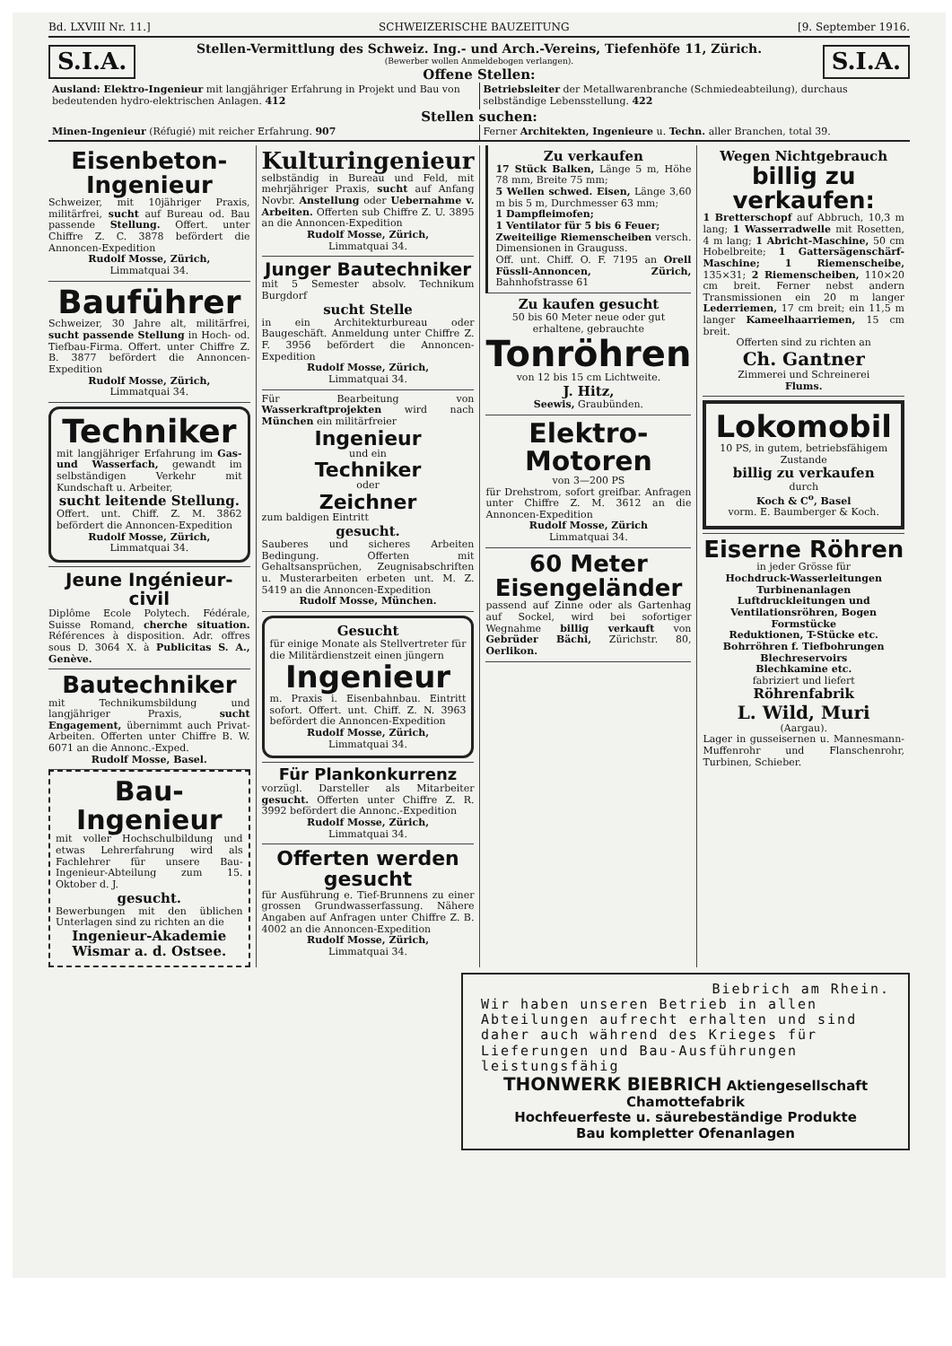Bd. LXVIII Nr. 11.] SCHWEIZERISCHE BAUZEITUNG [9. September 1916.
S.I.A.
Stellen-Vermittlung des Schweiz. Ing.- und Arch.-Vereins, Tiefenhöfe 11, Zürich.
(Bewerber wollen Anmeldebogen verlangen).
Offene Stellen:
S.I.A.
Ausland: Elektro-Ingenieur mit langjähriger Erfahrung in Projekt und Bau von bedeutenden hydro-elektrischen Anlagen. 412
Betriebsleiter der Metallwarenbranche (Schmiedeabteilung), durchaus selbständige Lebensstellung. 422
Stellen suchen:
Minen-Ingenieur (Réfugié) mit reicher Erfahrung. 907
Ferner Architekten, Ingenieure u. Techn. aller Branchen, total 39.
Eisenbeton-
Ingenieur
Schweizer, mit 10jähriger Praxis, militärfrei, sucht auf Bureau od. Bau passende Stellung. Offert. unter Chiffre Z. C. 3878 befördert die Annoncen-Expedition
Rudolf Mosse, Zürich,
Limmatquai 34.
Bauführer
Schweizer, 30 Jahre alt, militärfrei, sucht passende Stellung in Hoch- od. Tiefbau-Firma. Offert. unter Chiffre Z. B. 3877 befördert die Annoncen-Expedition
Rudolf Mosse, Zürich,
Limmatquai 34.
Techniker
mit langjähriger Erfahrung im Gas- und Wasserfach, gewandt im selbständigen Verkehr mit Kundschaft u. Arbeiter,
sucht leitende Stellung.
Offert. unt. Chiff. Z. M. 3862 befördert die Annoncen-Expedition
Rudolf Mosse, Zürich,
Limmatquai 34.
Jeune Ingénieur-civil
Diplôme Ecole Polytech. Fédérale, Suisse Romand, cherche situation. Références à disposition. Adr. offres sous D. 3064 X. à Publicitas S. A., Genève.
Bautechniker
mit Technikumsbildung und langjähriger Praxis, sucht Engagement, übernimmt auch Privat-Arbeiten. Offerten unter Chiffre B. W. 6071 an die Annonc.-Exped.
Rudolf Mosse, Basel.
Bau-Ingenieur
mit voller Hochschulbildung und etwas Lehrerfahrung wird als Fachlehrer für unsere Bau-Ingenieur-Abteilung zum 15. Oktober d. J.
gesucht.
Bewerbungen mit den üblichen Unterlagen sind zu richten an die
Ingenieur-Akademie Wismar a. d. Ostsee.
Kulturingenieur
selbständig in Bureau und Feld, mit mehrjähriger Praxis, sucht auf Anfang Novbr. Anstellung oder Uebernahme v. Arbeiten. Offerten sub Chiffre Z. U. 3895 an die Annoncen-Expedition
Rudolf Mosse, Zürich,
Limmatquai 34.
Junger Bautechniker
mit 5 Semester absolv. Technikum Burgdorf
sucht Stelle
in ein Architekturbureau oder Baugeschäft. Anmeldung unter Chiffre Z. F. 3956 befördert die Annoncen-Expedition
Rudolf Mosse, Zürich,
Limmatquai 34.
Für Bearbeitung von Wasserkraftprojekten wird nach München ein militärfreier
Ingenieur
und ein
Techniker
oder
Zeichner
zum baldigen Eintritt
gesucht.
Sauberes und sicheres Arbeiten Bedingung. Offerten mit Gehaltsansprüchen, Zeugnisabschriften u. Musterarbeiten erbeten unt. M. Z. 5419 an die Annoncen-Expedition
Rudolf Mosse, München.
Gesucht
für einige Monate als Stellvertreter für die Militärdienstzeit einen jüngern
Ingenieur
m. Praxis i. Eisenbahnbau. Eintritt sofort. Offert. unt. Chiff. Z. N. 3963 befördert die Annoncen-Expedition
Rudolf Mosse, Zürich,
Limmatquai 34.
Für Plankonkurrenz
vorzügl. Darsteller als Mitarbeiter gesucht. Offerten unter Chiffre Z. R. 3992 befördert die Annonc.-Expedition
Rudolf Mosse, Zürich,
Limmatquai 34.
Offerten werden gesucht
für Ausführung e. Tief-Brunnens zu einer grossen Grundwasserfassung. Nähere Angaben auf Anfragen unter Chiffre Z. B. 4002 an die Annoncen-Expedition
Rudolf Mosse, Zürich,
Limmatquai 34.
Zu verkaufen
17 Stück Balken, Länge 5 m, Höhe 78 mm, Breite 75 mm;
5 Wellen schwed. Eisen, Länge 3,60 m bis 5 m, Durchmesser 63 mm;
1 Dampfleimofen;
1 Ventilator für 5 bis 6 Feuer;
Zweiteilige Riemenscheiben versch. Dimensionen in Grauguss.
Off. unt. Chiff. O. F. 7195 an Orell Füssli-Annoncen, Zürich, Bahnhofstrasse 61
Zu kaufen gesucht
50 bis 60 Meter neue oder gut erhaltene, gebrauchte
Tonröhren
von 12 bis 15 cm Lichtweite.
J. Hitz,
Seewis, Graubünden.
Elektro-
Motoren
von 3—200 PS
für Drehstrom, sofort greifbar. Anfragen unter Chiffre Z. M. 3612 an die Annoncen-Expedition
Rudolf Mosse, Zürich
Limmatquai 34.
60 Meter
Eisengeländer
passend auf Zinne oder als Gartenhag auf Sockel, wird bei sofortiger Wegnahme billig verkauft von Gebrüder Bächi, Zürichstr. 80, Oerlikon.
Wegen Nichtgebrauch
billig zu verkaufen:
1 Bretterschopf auf Abbruch, 10,3 m lang; 1 Wasserradwelle mit Rosetten, 4 m lang; 1 Abricht-Maschine, 50 cm Hobelbreite; 1 Gattersägenschärf-Maschine; 1 Riemenscheibe, 135×31; 2 Riemenscheiben, 110×20 cm breit. Ferner nebst andern Transmissionen ein 20 m langer Lederriemen, 17 cm breit; ein 11,5 m langer Kameelhaarriemen, 15 cm breit.
Offerten sind zu richten an
Ch. Gantner
Zimmerei und Schreinerei
Flums.
Lokomobil
10 PS, in gutem, betriebsfähigem Zustande
billig zu verkaufen
durch
Koch & C<sup>o</sup>, Basel
vorm. E. Baumberger & Koch.
Eiserne Röhren
in jeder Grösse für
Hochdruck-Wasserleitungen
Turbinenanlagen
Luftdruckleitungen und Ventilationsröhren, Bogen Formstücke
Reduktionen, T-Stücke etc.
Bohrröhren f. Tiefbohrungen
Blechreservoirs
Blechkamine etc.
fabriziert und liefert
Röhrenfabrik
L. Wild, Muri
(Aargau).
Lager in gusseisernen u. Mannesmann-Muffenrohr und Flanschenrohr, Turbinen, Schieber.
Biebrich am Rhein.
Wir haben unseren Betrieb in allen Abteilungen aufrecht erhalten und sind daher auch während des Krieges für Lieferungen und Bau-Ausführungen leistungsfähig
THONWERK BIEBRICH Aktiengesellschaft
Chamottefabrik
Hochfeuerfeste u. säurebeständige Produkte
Bau kompletter Ofenanlagen